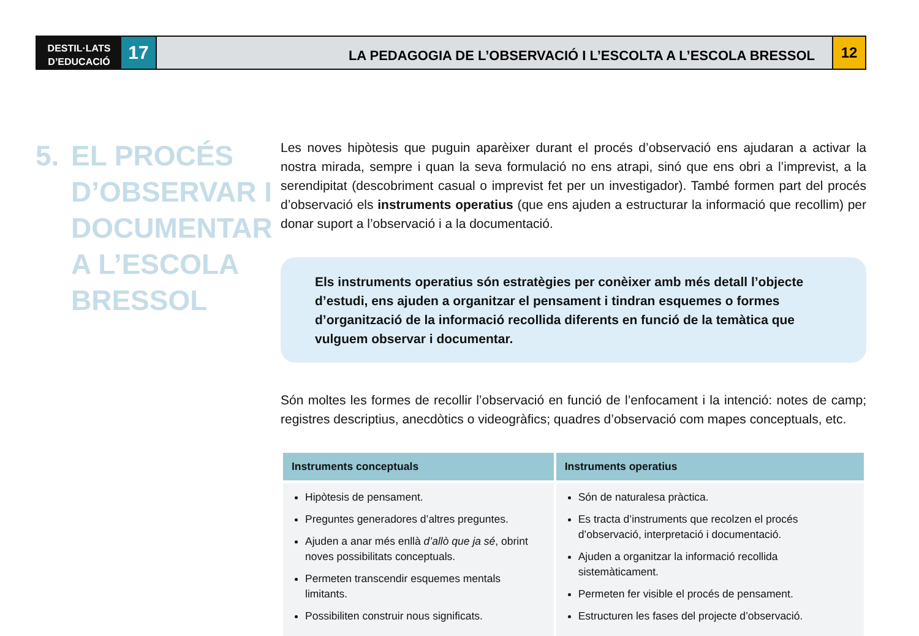DESTIL·LATS
D’EDUCACIÓ
17
LA PEDAGOGIA DE L’OBSERVACIÓ I L’ESCOLTA A L’ESCOLA BRESSOL
12
5. EL PROCÉS
D’OBSERVAR I
DOCUMENTAR
A L’ESCOLA
BRESSOL
Les noves hipòtesis que puguin aparèixer durant el procés d’observació ens ajudaran a activar la nostra mirada, sempre i quan la seva formulació no ens atrapi, sinó que ens obri a l’imprevist, a la serendipitat (descobriment casual o imprevist fet per un investigador). També formen part del procés d’observació els instruments operatius (que ens ajuden a estructurar la informació que recollim) per donar suport a l’observació i a la documentació.
Els instruments operatius són estratègies per conèixer amb més detall l’objecte d’estudi, ens ajuden a organitzar el pensament i tindran esquemes o formes d’organització de la informació recollida diferents en funció de la temàtica que vulguem observar i documentar.
Són moltes les formes de recollir l’observació en funció de l’enfocament i la intenció: notes de camp; registres descriptius, anecdòtics o videogràfics; quadres d’observació com mapes conceptuals, etc.
| Instruments conceptuals | Instruments operatius |
| --- | --- |
| Hipòtesis de pensament. Preguntes generadores d’altres preguntes. Ajuden a anar més enllà d’allò que ja sé , obrint noves possibilitats conceptuals. Permeten transcendir esquemes mentals limitants. Possibiliten construir nous significats. | Són de naturalesa pràctica. Es tracta d’instruments que recolzen el procés d’observació, interpretació i documentació. Ajuden a organitzar la informació recollida sistemàticament. Permeten fer visible el procés de pensament. Estructuren les fases del projecte d’observació. |